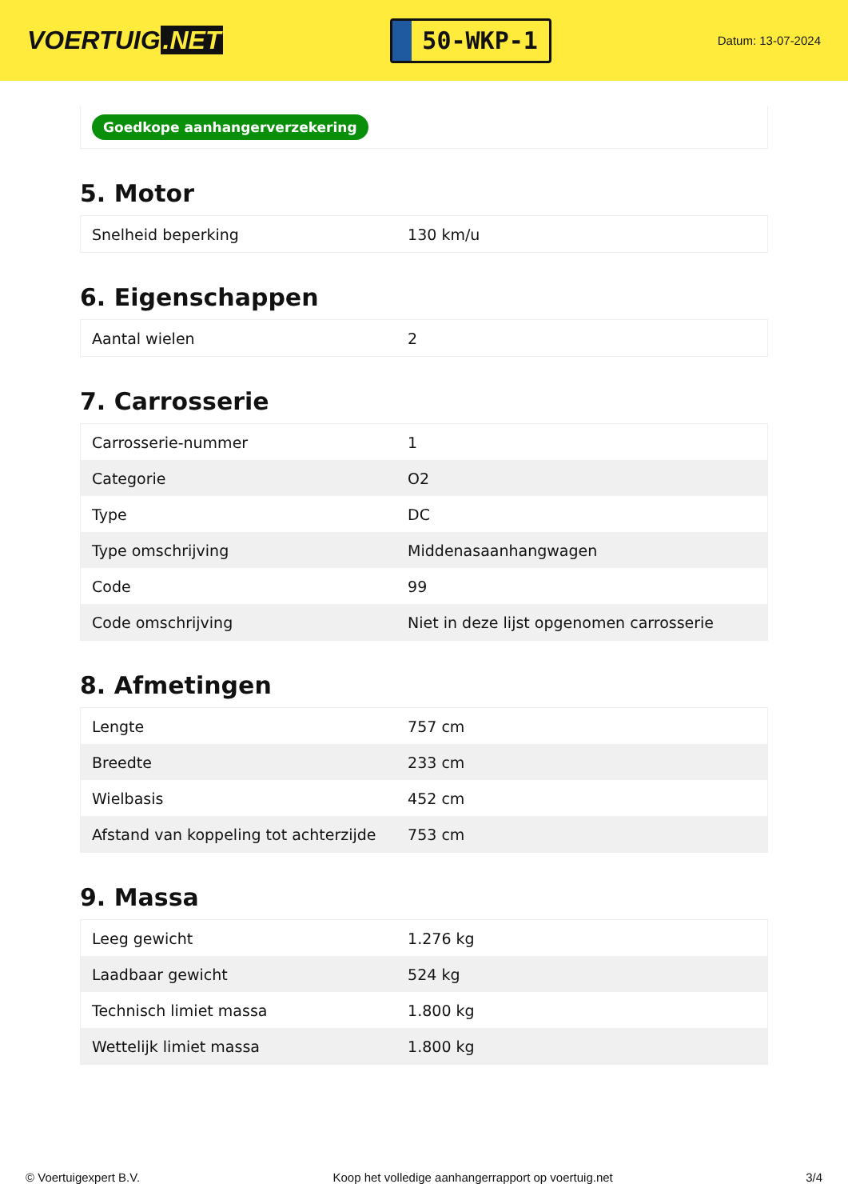VOERTUIG.NET
50-WKP-1
Datum: 13-07-2024
Goedkope aanhangerverzekering
5. Motor
| Snelheid beperking | 130 km/u |
6. Eigenschappen
| Aantal wielen | 2 |
7. Carrosserie
| Carrosserie-nummer | 1 |
| Categorie | O2 |
| Type | DC |
| Type omschrijving | Middenasaanhangwagen |
| Code | 99 |
| Code omschrijving | Niet in deze lijst opgenomen carrosserie |
8. Afmetingen
| Lengte | 757 cm |
| Breedte | 233 cm |
| Wielbasis | 452 cm |
| Afstand van koppeling tot achterzijde | 753 cm |
9. Massa
| Leeg gewicht | 1.276 kg |
| Laadbaar gewicht | 524 kg |
| Technisch limiet massa | 1.800 kg |
| Wettelijk limiet massa | 1.800 kg |
© Voertuigexpert B.V. Koop het volledige aanhangerrapport op voertuig.net 3/4